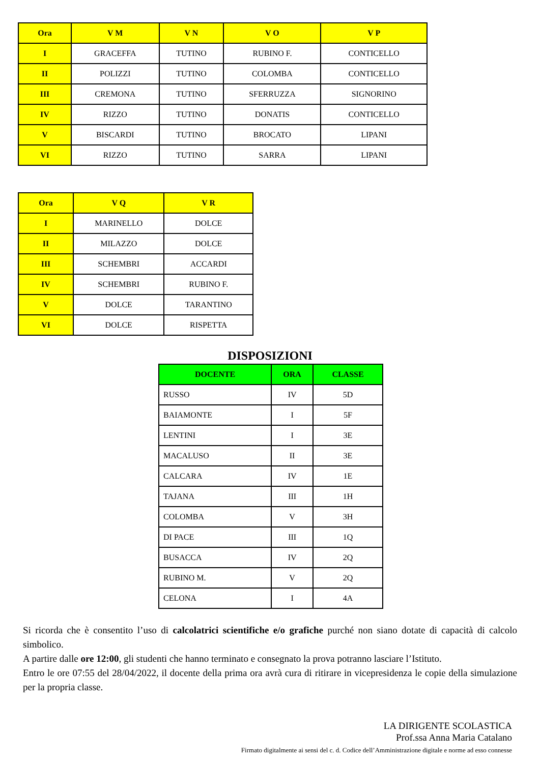| Ora | V M | V N | V O | V P |
| --- | --- | --- | --- | --- |
| I | GRACEFFA | TUTINO | RUBINO F. | CONTICELLO |
| II | POLIZZI | TUTINO | COLOMBA | CONTICELLO |
| III | CREMONA | TUTINO | SFERRUZZA | SIGNORINO |
| IV | RIZZO | TUTINO | DONATIS | CONTICELLO |
| V | BISCARDI | TUTINO | BROCATO | LIPANI |
| VI | RIZZO | TUTINO | SARRA | LIPANI |
| Ora | V Q | V R |
| --- | --- | --- |
| I | MARINELLO | DOLCE |
| II | MILAZZO | DOLCE |
| III | SCHEMBRI | ACCARDI |
| IV | SCHEMBRI | RUBINO F. |
| V | DOLCE | TARANTINO |
| VI | DOLCE | RISPETTA |
DISPOSIZIONI
| DOCENTE | ORA | CLASSE |
| --- | --- | --- |
| RUSSO | IV | 5D |
| BAIAMONTE | I | 5F |
| LENTINI | I | 3E |
| MACALUSO | II | 3E |
| CALCARA | IV | 1E |
| TAJANA | III | 1H |
| COLOMBA | V | 3H |
| DI PACE | III | 1Q |
| BUSACCA | IV | 2Q |
| RUBINO M. | V | 2Q |
| CELONA | I | 4A |
Si ricorda che è consentito l’uso di calcolatrici scientifiche e/o grafiche purché non siano dotate di capacità di calcolo simbolico.
A partire dalle ore 12:00, gli studenti che hanno terminato e consegnato la prova potranno lasciare l’Istituto.
Entro le ore 07:55 del 28/04/2022, il docente della prima ora avrà cura di ritirare in vicepresidenza le copie della simulazione per la propria classe.
LA DIRIGENTE SCOLASTICA
Prof.ssa Anna Maria Catalano
Firmato digitalmente ai sensi del c. d. Codice dell’Amministrazione digitale e norme ad esso connesse